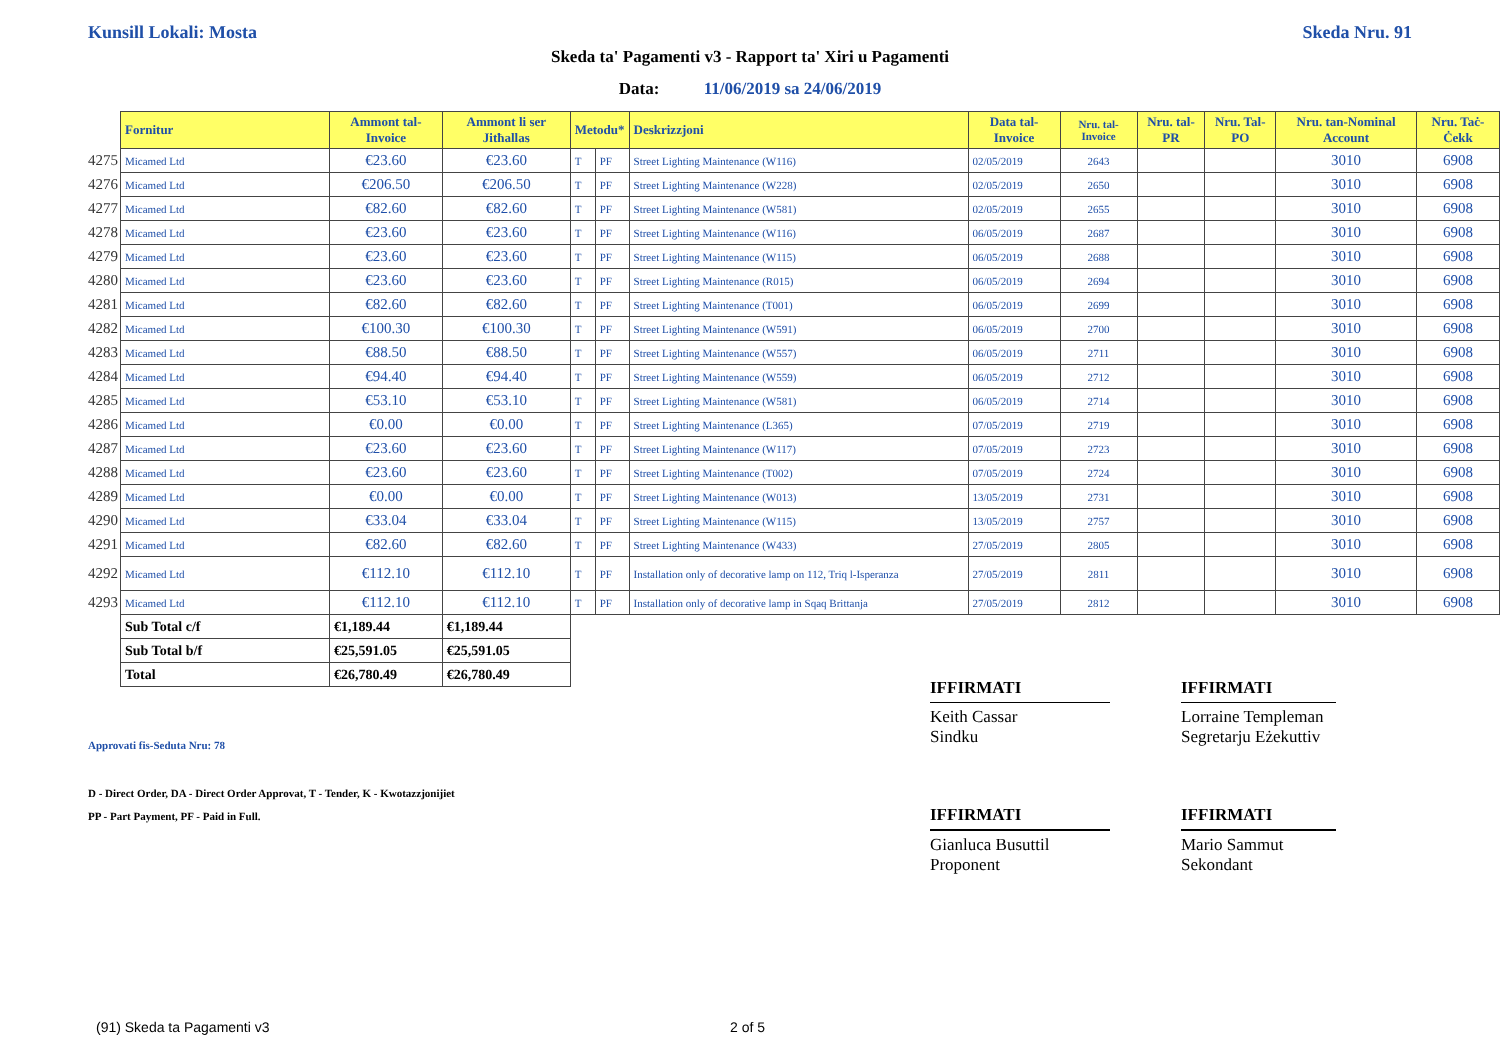Kunsill Lokali: Mosta Skeda Nru. 91
Skeda ta' Pagamenti v3 - Rapport ta' Xiri u Pagamenti
Data: 11/06/2019 sa 24/06/2019
| | Fornitur | Ammont tal-Invoice | Ammont li ser Jitħallas | Metodu* | | Deskrizzjoni | Data tal-Invoice | Nru. tal-Invoice | Nru. tal-PR | Nru. Tal-PO | Nru. tan-Nominal Account | Nru. Taċ-Ċekk |
| --- | --- | --- | --- | --- | --- | --- | --- | --- | --- | --- | --- | --- |
| 4275 | Micamed Ltd | €23.60 | €23.60 | T | PF | Street Lighting Maintenance (W116) | 02/05/2019 | 2643 | | | 3010 | 6908 |
| 4276 | Micamed Ltd | €206.50 | €206.50 | T | PF | Street Lighting Maintenance (W228) | 02/05/2019 | 2650 | | | 3010 | 6908 |
| 4277 | Micamed Ltd | €82.60 | €82.60 | T | PF | Street Lighting Maintenance (W581) | 02/05/2019 | 2655 | | | 3010 | 6908 |
| 4278 | Micamed Ltd | €23.60 | €23.60 | T | PF | Street Lighting Maintenance (W116) | 06/05/2019 | 2687 | | | 3010 | 6908 |
| 4279 | Micamed Ltd | €23.60 | €23.60 | T | PF | Street Lighting Maintenance (W115) | 06/05/2019 | 2688 | | | 3010 | 6908 |
| 4280 | Micamed Ltd | €23.60 | €23.60 | T | PF | Street Lighting Maintenance (R015) | 06/05/2019 | 2694 | | | 3010 | 6908 |
| 4281 | Micamed Ltd | €82.60 | €82.60 | T | PF | Street Lighting Maintenance (T001) | 06/05/2019 | 2699 | | | 3010 | 6908 |
| 4282 | Micamed Ltd | €100.30 | €100.30 | T | PF | Street Lighting Maintenance (W591) | 06/05/2019 | 2700 | | | 3010 | 6908 |
| 4283 | Micamed Ltd | €88.50 | €88.50 | T | PF | Street Lighting Maintenance (W557) | 06/05/2019 | 2711 | | | 3010 | 6908 |
| 4284 | Micamed Ltd | €94.40 | €94.40 | T | PF | Street Lighting Maintenance (W559) | 06/05/2019 | 2712 | | | 3010 | 6908 |
| 4285 | Micamed Ltd | €53.10 | €53.10 | T | PF | Street Lighting Maintenance (W581) | 06/05/2019 | 2714 | | | 3010 | 6908 |
| 4286 | Micamed Ltd | €0.00 | €0.00 | T | PF | Street Lighting Maintenance (L365) | 07/05/2019 | 2719 | | | 3010 | 6908 |
| 4287 | Micamed Ltd | €23.60 | €23.60 | T | PF | Street Lighting Maintenance (W117) | 07/05/2019 | 2723 | | | 3010 | 6908 |
| 4288 | Micamed Ltd | €23.60 | €23.60 | T | PF | Street Lighting Maintenance (T002) | 07/05/2019 | 2724 | | | 3010 | 6908 |
| 4289 | Micamed Ltd | €0.00 | €0.00 | T | PF | Street Lighting Maintenance (W013) | 13/05/2019 | 2731 | | | 3010 | 6908 |
| 4290 | Micamed Ltd | €33.04 | €33.04 | T | PF | Street Lighting Maintenance (W115) | 13/05/2019 | 2757 | | | 3010 | 6908 |
| 4291 | Micamed Ltd | €82.60 | €82.60 | T | PF | Street Lighting Maintenance (W433) | 27/05/2019 | 2805 | | | 3010 | 6908 |
| 4292 | Micamed Ltd | €112.10 | €112.10 | T | PF | Installation only of decorative lamp on 112, Triq l-Isperanza | 27/05/2019 | 2811 | | | 3010 | 6908 |
| 4293 | Micamed Ltd | €112.10 | €112.10 | T | PF | Installation only of decorative lamp in Sqaq Brittanja | 27/05/2019 | 2812 | | | 3010 | 6908 |
| | Sub Total c/f | €1,189.44 | €1,189.44 | | | | | | | | | |
| | Sub Total b/f | €25,591.05 | €25,591.05 | | | | | | | | | |
| | Total | €26,780.49 | €26,780.49 | | | | | | | | | |
Approvati fis-Seduta Nru: 78
D - Direct Order, DA - Direct Order Approvat, T - Tender, K - Kwotazzjonijiet
PP - Part Payment, PF - Paid in Full.
IFFIRMATI
Keith Cassar
Sindku
IFFIRMATI
Lorraine Templeman
Segretarju Eżekuttiv
IFFIRMATI
Gianluca Busuttil
Proponent
IFFIRMATI
Mario Sammut
Sekondant
(91) Skeda ta Pagamenti v3 2 of 5